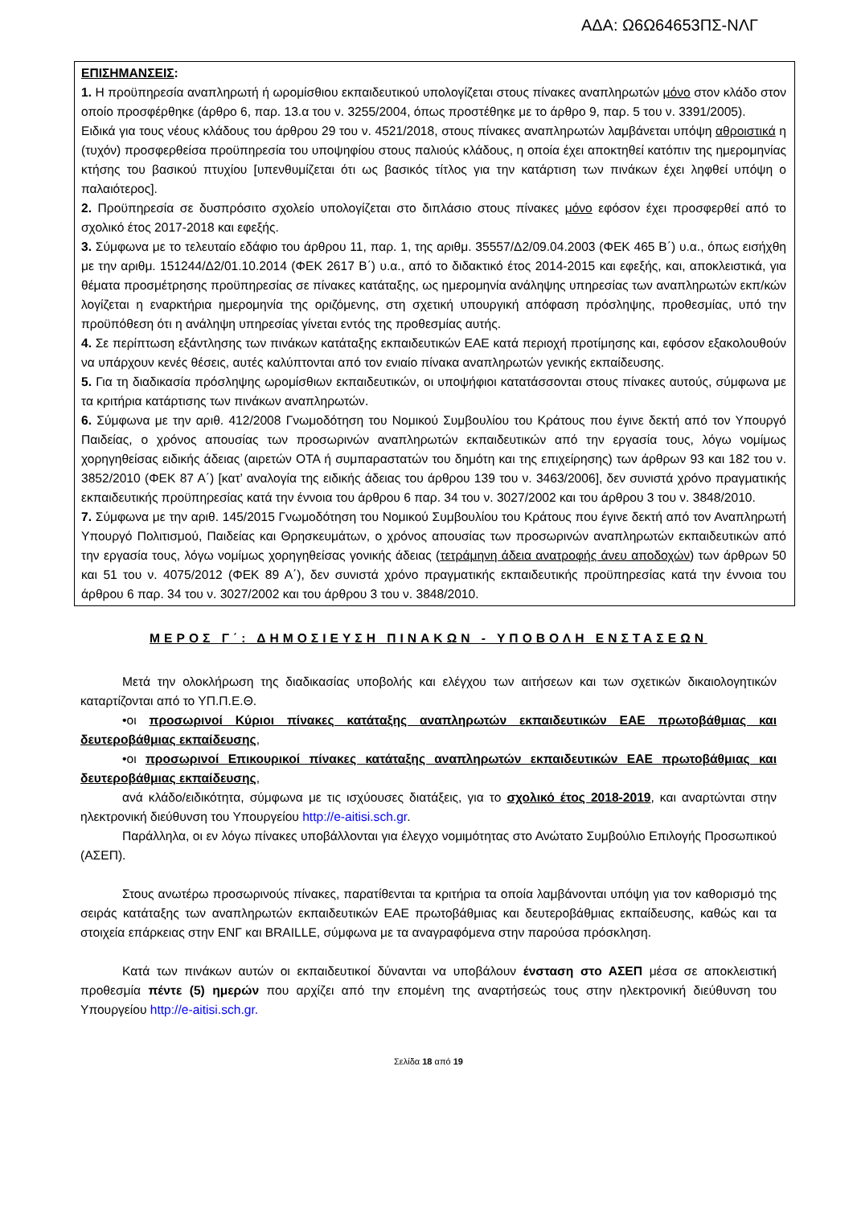ΑΔΑ: Ω6Ω64653ΠΣ-ΝΛΓ
ΕΠΙΣΗΜΑΝΣΕΙΣ:
1. Η προϋπηρεσία αναπληρωτή ή ωρομίσθιου εκπαιδευτικού υπολογίζεται στους πίνακες αναπληρωτών μόνο στον κλάδο στον οποίο προσφέρθηκε (άρθρο 6, παρ. 13.α του ν. 3255/2004, όπως προστέθηκε με το άρθρο 9, παρ. 5 του ν. 3391/2005).
Ειδικά για τους νέους κλάδους του άρθρου 29 του ν. 4521/2018, στους πίνακες αναπληρωτών λαμβάνεται υπόψη αθροιστικά η (τυχόν) προσφερθείσα προϋπηρεσία του υποψηφίου στους παλιούς κλάδους, η οποία έχει αποκτηθεί κατόπιν της ημερομηνίας κτήσης του βασικού πτυχίου [υπενθυμίζεται ότι ως βασικός τίτλος για την κατάρτιση των πινάκων έχει ληφθεί υπόψη ο παλαιότερος].
2. Προϋπηρεσία σε δυσπρόσιτο σχολείο υπολογίζεται στο διπλάσιο στους πίνακες μόνο εφόσον έχει προσφερθεί από το σχολικό έτος 2017-2018 και εφεξής.
3. Σύμφωνα με το τελευταίο εδάφιο του άρθρου 11, παρ. 1, της αριθμ. 35557/Δ2/09.04.2003 (ΦΕΚ 465 Β΄) υ.α., όπως εισήχθη με την αριθμ. 151244/Δ2/01.10.2014 (ΦΕΚ 2617 Β΄) υ.α., από το διδακτικό έτος 2014-2015 και εφεξής, και, αποκλειστικά, για θέματα προσμέτρησης προϋπηρεσίας σε πίνακες κατάταξης, ως ημερομηνία ανάληψης υπηρεσίας των αναπληρωτών εκπ/κών λογίζεται η εναρκτήρια ημερομηνία της οριζόμενης, στη σχετική υπουργική απόφαση πρόσληψης, προθεσμίας, υπό την προϋπόθεση ότι η ανάληψη υπηρεσίας γίνεται εντός της προθεσμίας αυτής.
4. Σε περίπτωση εξάντλησης των πινάκων κατάταξης εκπαιδευτικών ΕΑΕ κατά περιοχή προτίμησης και, εφόσον εξακολουθούν να υπάρχουν κενές θέσεις, αυτές καλύπτονται από τον ενιαίο πίνακα αναπληρωτών γενικής εκπαίδευσης.
5. Για τη διαδικασία πρόσληψης ωρομίσθιων εκπαιδευτικών, οι υποψήφιοι κατατάσσονται στους πίνακες αυτούς, σύμφωνα με τα κριτήρια κατάρτισης των πινάκων αναπληρωτών.
6. Σύμφωνα με την αριθ. 412/2008 Γνωμοδότηση του Νομικού Συμβουλίου του Κράτους που έγινε δεκτή από τον Υπουργό Παιδείας, ο χρόνος απουσίας των προσωρινών αναπληρωτών εκπαιδευτικών από την εργασία τους, λόγω νομίμως χορηγηθείσας ειδικής άδειας (αιρετών ΟΤΑ ή συμπαραστατών του δημότη και της επιχείρησης) των άρθρων 93 και 182 του ν. 3852/2010 (ΦΕΚ 87 Α΄) [κατ’ αναλογία της ειδικής άδειας του άρθρου 139 του ν. 3463/2006], δεν συνιστά χρόνο πραγματικής εκπαιδευτικής προϋπηρεσίας κατά την έννοια του άρθρου 6 παρ. 34 του ν. 3027/2002 και του άρθρου 3 του ν. 3848/2010.
7. Σύμφωνα με την αριθ. 145/2015 Γνωμοδότηση του Νομικού Συμβουλίου του Κράτους που έγινε δεκτή από τον Αναπληρωτή Υπουργό Πολιτισμού, Παιδείας και Θρησκευμάτων, ο χρόνος απουσίας των προσωρινών αναπληρωτών εκπαιδευτικών από την εργασία τους, λόγω νομίμως χορηγηθείσας γονικής άδειας (τετράμηνη άδεια ανατροφής άνευ αποδοχών) των άρθρων 50 και 51 του ν. 4075/2012 (ΦΕΚ 89 Α΄), δεν συνιστά χρόνο πραγματικής εκπαιδευτικής προϋπηρεσίας κατά την έννοια του άρθρου 6 παρ. 34 του ν. 3027/2002 και του άρθρου 3 του ν. 3848/2010.
ΜΕΡΟΣ Γ΄: ΔΗΜΟΣΙΕΥΣΗ ΠΙΝΑΚΩΝ - ΥΠΟΒΟΛΗ ΕΝΣΤΑΣΕΩΝ
Μετά την ολοκλήρωση της διαδικασίας υποβολής και ελέγχου των αιτήσεων και των σχετικών δικαιολογητικών καταρτίζονται από το ΥΠ.Π.Ε.Θ.
•οι προσωρινοί Κύριοι πίνακες κατάταξης αναπληρωτών εκπαιδευτικών ΕΑΕ πρωτοβάθμιας και δευτεροβάθμιας εκπαίδευσης,
•οι προσωρινοί Επικουρικοί πίνακες κατάταξης αναπληρωτών εκπαιδευτικών ΕΑΕ πρωτοβάθμιας και δευτεροβάθμιας εκπαίδευσης,
ανά κλάδο/ειδικότητα, σύμφωνα με τις ισχύουσες διατάξεις, για το σχολικό έτος 2018-2019, και αναρτώνται στην ηλεκτρονική διεύθυνση του Υπουργείου http://e-aitisi.sch.gr.
Παράλληλα, οι εν λόγω πίνακες υποβάλλονται για έλεγχο νομιμότητας στο Ανώτατο Συμβούλιο Επιλογής Προσωπικού (ΑΣΕΠ).
Στους ανωτέρω προσωρινούς πίνακες, παρατίθενται τα κριτήρια τα οποία λαμβάνονται υπόψη για τον καθορισμό της σειράς κατάταξης των αναπληρωτών εκπαιδευτικών ΕΑΕ πρωτοβάθμιας και δευτεροβάθμιας εκπαίδευσης, καθώς και τα στοιχεία επάρκειας στην ΕΝΓ και BRAILLE, σύμφωνα με τα αναγραφόμενα στην παρούσα πρόσκληση.
Κατά των πινάκων αυτών οι εκπαιδευτικοί δύνανται να υποβάλουν ένσταση στο ΑΣΕΠ μέσα σε αποκλειστική προθεσμία πέντε (5) ημερών που αρχίζει από την επομένη της αναρτήσεώς τους στην ηλεκτρονική διεύθυνση του Υπουργείου http://e-aitisi.sch.gr.
Σελίδα 18 από 19